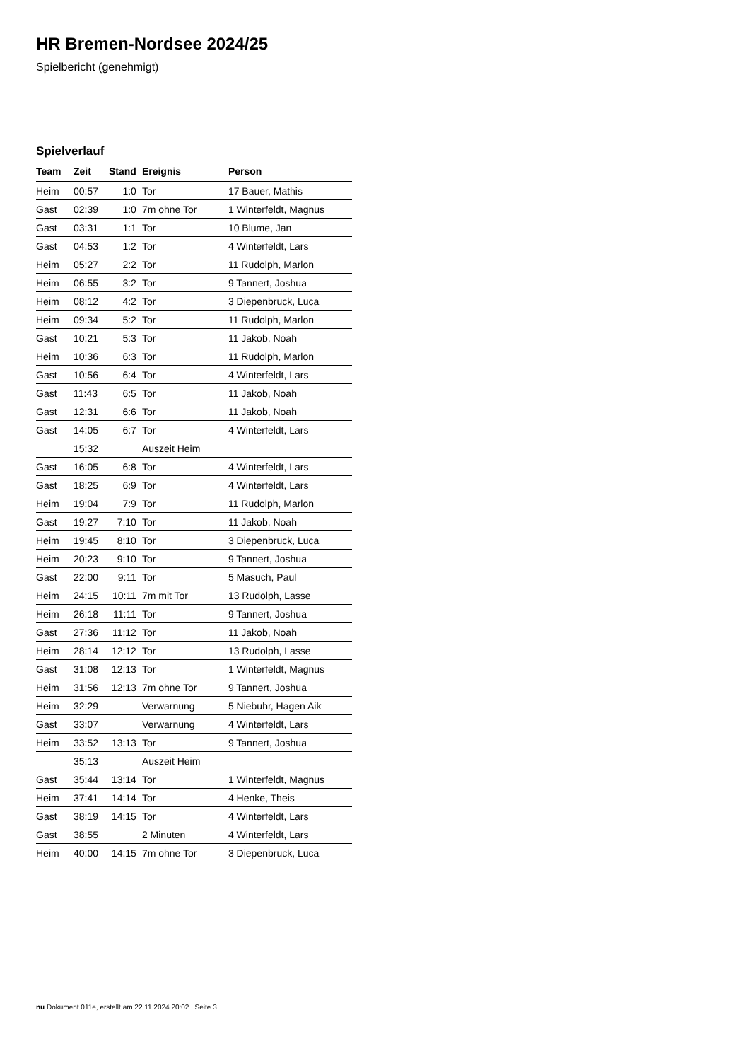HR Bremen-Nordsee 2024/25
Spielbericht (genehmigt)
Spielverlauf
| Team | Zeit | Stand | Ereignis | Person |
| --- | --- | --- | --- | --- |
| Heim | 00:57 | 1:0 | Tor | 17 Bauer, Mathis |
| Gast | 02:39 | 1:0 | 7m ohne Tor | 1 Winterfeldt, Magnus |
| Gast | 03:31 | 1:1 | Tor | 10 Blume, Jan |
| Gast | 04:53 | 1:2 | Tor | 4 Winterfeldt, Lars |
| Heim | 05:27 | 2:2 | Tor | 11 Rudolph, Marlon |
| Heim | 06:55 | 3:2 | Tor | 9 Tannert, Joshua |
| Heim | 08:12 | 4:2 | Tor | 3 Diepenbruck, Luca |
| Heim | 09:34 | 5:2 | Tor | 11 Rudolph, Marlon |
| Gast | 10:21 | 5:3 | Tor | 11 Jakob, Noah |
| Heim | 10:36 | 6:3 | Tor | 11 Rudolph, Marlon |
| Gast | 10:56 | 6:4 | Tor | 4 Winterfeldt, Lars |
| Gast | 11:43 | 6:5 | Tor | 11 Jakob, Noah |
| Gast | 12:31 | 6:6 | Tor | 11 Jakob, Noah |
| Gast | 14:05 | 6:7 | Tor | 4 Winterfeldt, Lars |
| | 15:32 | | Auszeit Heim | |
| Gast | 16:05 | 6:8 | Tor | 4 Winterfeldt, Lars |
| Gast | 18:25 | 6:9 | Tor | 4 Winterfeldt, Lars |
| Heim | 19:04 | 7:9 | Tor | 11 Rudolph, Marlon |
| Gast | 19:27 | 7:10 | Tor | 11 Jakob, Noah |
| Heim | 19:45 | 8:10 | Tor | 3 Diepenbruck, Luca |
| Heim | 20:23 | 9:10 | Tor | 9 Tannert, Joshua |
| Gast | 22:00 | 9:11 | Tor | 5 Masuch, Paul |
| Heim | 24:15 | 10:11 | 7m mit Tor | 13 Rudolph, Lasse |
| Heim | 26:18 | 11:11 | Tor | 9 Tannert, Joshua |
| Gast | 27:36 | 11:12 | Tor | 11 Jakob, Noah |
| Heim | 28:14 | 12:12 | Tor | 13 Rudolph, Lasse |
| Gast | 31:08 | 12:13 | Tor | 1 Winterfeldt, Magnus |
| Heim | 31:56 | 12:13 | 7m ohne Tor | 9 Tannert, Joshua |
| Heim | 32:29 | | Verwarnung | 5 Niebuhr, Hagen Aik |
| Gast | 33:07 | | Verwarnung | 4 Winterfeldt, Lars |
| Heim | 33:52 | 13:13 | Tor | 9 Tannert, Joshua |
| | 35:13 | | Auszeit Heim | |
| Gast | 35:44 | 13:14 | Tor | 1 Winterfeldt, Magnus |
| Heim | 37:41 | 14:14 | Tor | 4 Henke, Theis |
| Gast | 38:19 | 14:15 | Tor | 4 Winterfeldt, Lars |
| Gast | 38:55 | | 2 Minuten | 4 Winterfeldt, Lars |
| Heim | 40:00 | 14:15 | 7m ohne Tor | 3 Diepenbruck, Luca |
nu.Dokument 011e, erstellt am 22.11.2024 20:02 | Seite 3